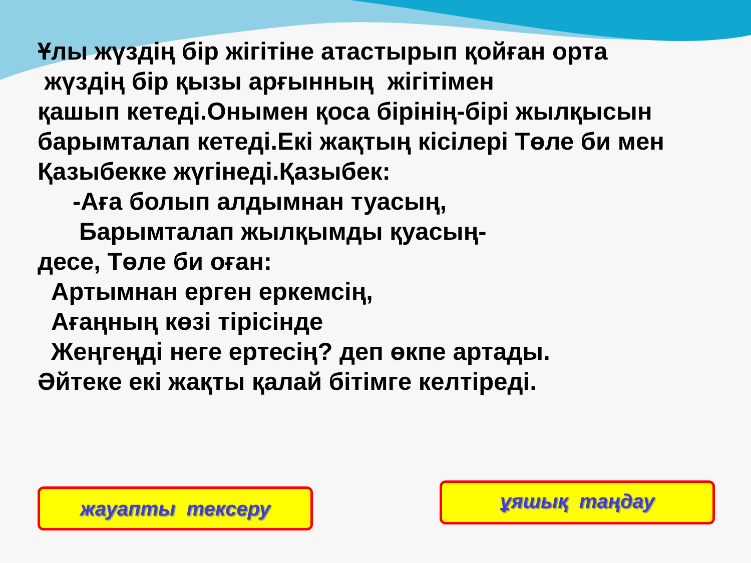Ұлы жүздің бір жігітіне атастырып қойған орта
жүздің бір қызы арғынның жігітімен
қашып кетеді.Онымен қоса бірінің-бірі жылқысын
барымталап кетеді.Екі жақтың кісілері Төле би мен
Қазыбекке жүгінеді.Қазыбек:
-Аға болып алдымнан туасың,
Барымталап жылқымды қуасың-
десе, Төле би оған:
Артымнан ерген еркемсің,
Ағаңның көзі тірісінде
Жеңгеңді неге ертесің? деп өкпе артады.
Әйтеке екі жақты қалай бітімге келтіреді.
жауапты тексеру ұяшық таңдау